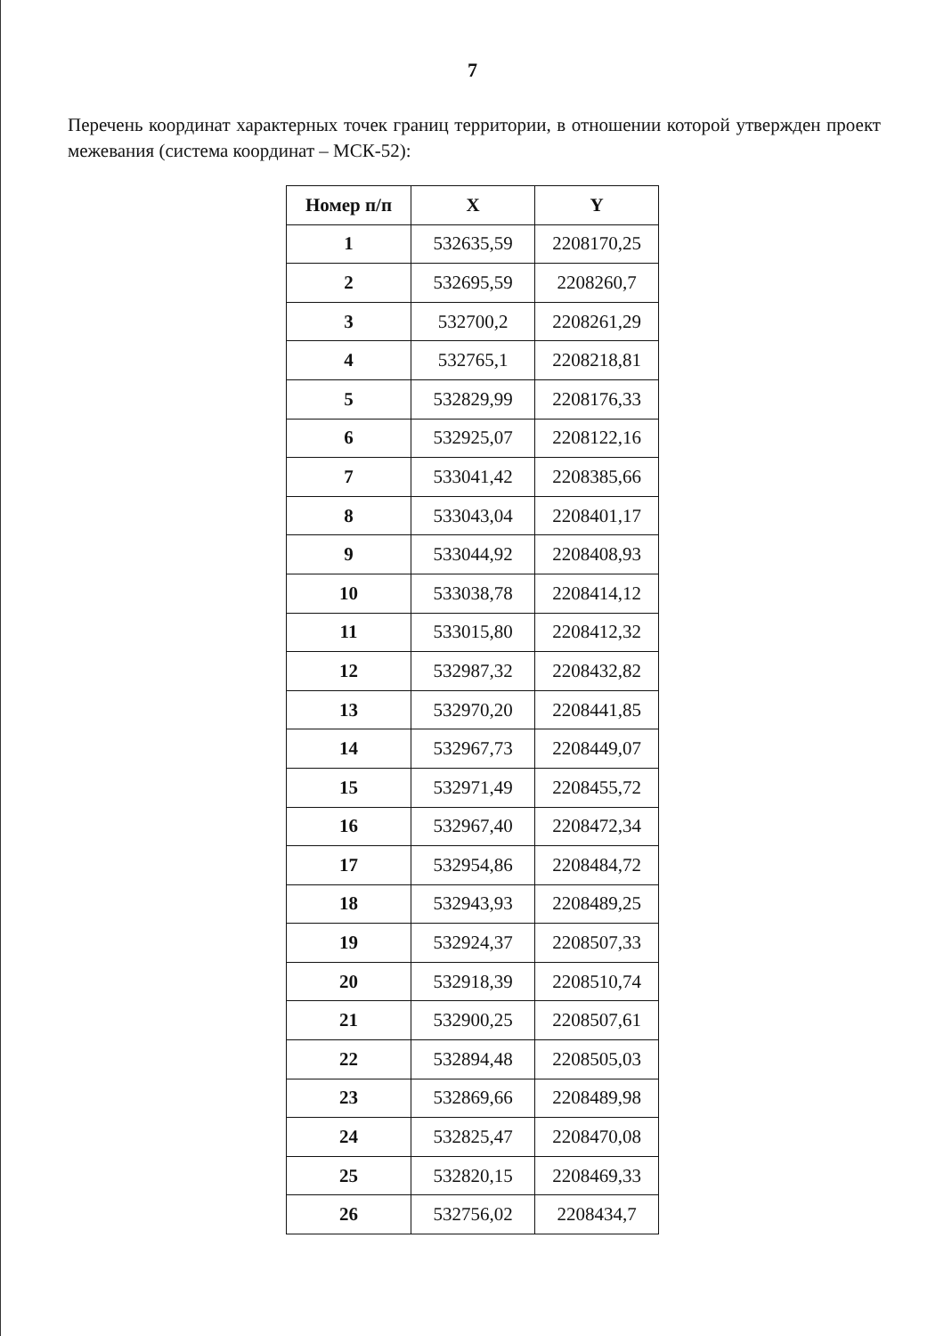7
Перечень координат характерных точек границ территории, в отношении которой утвержден проект межевания (система координат – МСК-52):
| Номер п/п | X | Y |
| --- | --- | --- |
| 1 | 532635,59 | 2208170,25 |
| 2 | 532695,59 | 2208260,7 |
| 3 | 532700,2 | 2208261,29 |
| 4 | 532765,1 | 2208218,81 |
| 5 | 532829,99 | 2208176,33 |
| 6 | 532925,07 | 2208122,16 |
| 7 | 533041,42 | 2208385,66 |
| 8 | 533043,04 | 2208401,17 |
| 9 | 533044,92 | 2208408,93 |
| 10 | 533038,78 | 2208414,12 |
| 11 | 533015,80 | 2208412,32 |
| 12 | 532987,32 | 2208432,82 |
| 13 | 532970,20 | 2208441,85 |
| 14 | 532967,73 | 2208449,07 |
| 15 | 532971,49 | 2208455,72 |
| 16 | 532967,40 | 2208472,34 |
| 17 | 532954,86 | 2208484,72 |
| 18 | 532943,93 | 2208489,25 |
| 19 | 532924,37 | 2208507,33 |
| 20 | 532918,39 | 2208510,74 |
| 21 | 532900,25 | 2208507,61 |
| 22 | 532894,48 | 2208505,03 |
| 23 | 532869,66 | 2208489,98 |
| 24 | 532825,47 | 2208470,08 |
| 25 | 532820,15 | 2208469,33 |
| 26 | 532756,02 | 2208434,7 |